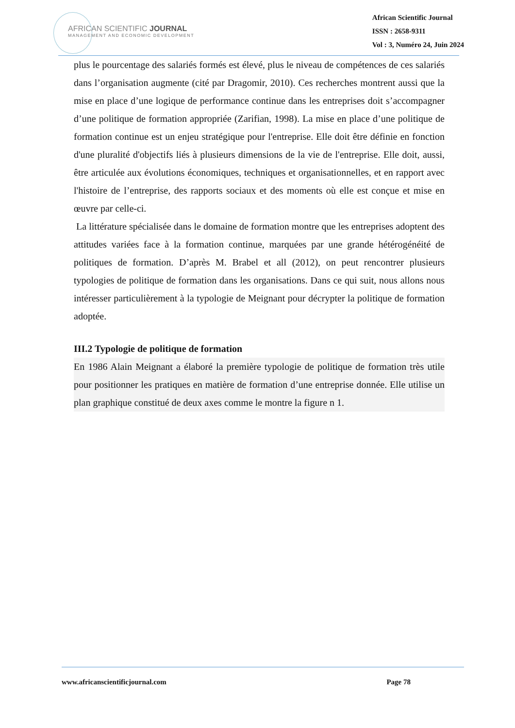AFRICAN SCIENTIFIC JOURNAL
MANAGEMENT AND ECONOMIC DEVELOPMENT
African Scientific Journal
ISSN : 2658-9311
Vol : 3, Numéro 24, Juin 2024
plus le pourcentage des salariés formés est élevé, plus le niveau de compétences de ces salariés dans l’organisation augmente (cité par Dragomir, 2010). Ces recherches montrent aussi que la mise en place d’une logique de performance continue dans les entreprises doit s’accompagner d’une politique de formation appropriée (Zarifian, 1998). La mise en place d’une politique de formation continue est un enjeu stratégique pour l'entreprise. Elle doit être définie en fonction d'une pluralité d'objectifs liés à plusieurs dimensions de la vie de l'entreprise. Elle doit, aussi, être articulée aux évolutions économiques, techniques et organisationnelles, et en rapport avec l'histoire de l’entreprise, des rapports sociaux et des moments où elle est conçue et mise en œuvre par celle-ci.
La littérature spécialisée dans le domaine de formation montre que les entreprises adoptent des attitudes variées face à la formation continue, marquées par une grande hétérogénéité de politiques de formation. D’après M. Brabel et all (2012), on peut rencontrer plusieurs typologies de politique de formation dans les organisations. Dans ce qui suit, nous allons nous intéresser particulièrement à la typologie de Meignant pour décrypter la politique de formation adoptée.
III.2 Typologie de politique de formation
En 1986 Alain Meignant a élaboré la première typologie de politique de formation très utile pour positionner les pratiques en matière de formation d’une entreprise donnée. Elle utilise un plan graphique constitué de deux axes comme le montre la figure n 1.
www.africanscientificjournal.com Page 78